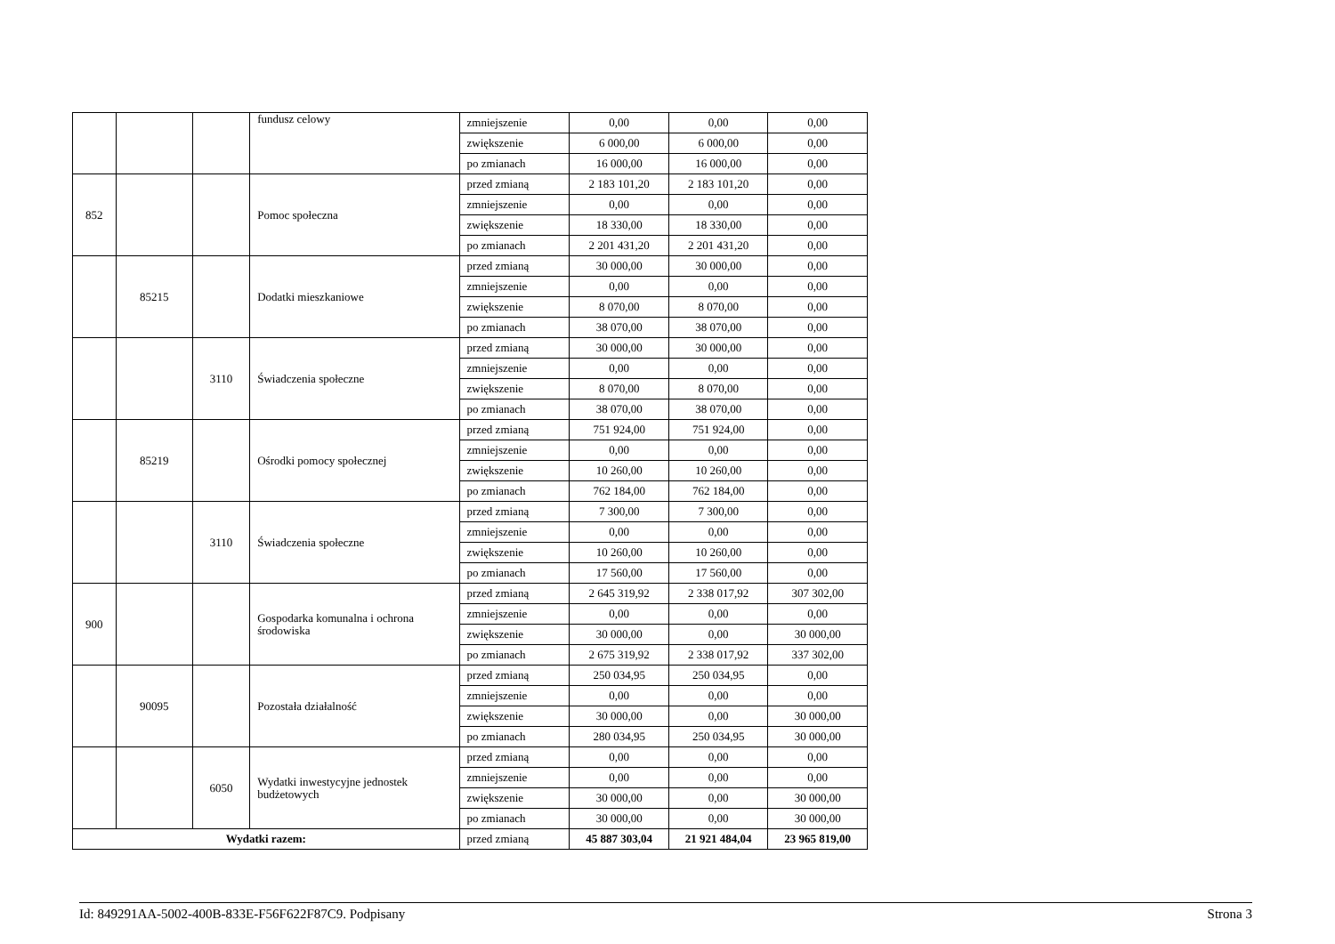| | | | fundusz celowy | zmniejszenie | 0,00 | 0,00 | 0,00 |
| | | | | zwiększenie | 6 000,00 | 6 000,00 | 0,00 |
| | | | | po zmianach | 16 000,00 | 16 000,00 | 0,00 |
| 852 | | | Pomoc społeczna | przed zmianą | 2 183 101,20 | 2 183 101,20 | 0,00 |
| | | | | zmniejszenie | 0,00 | 0,00 | 0,00 |
| | | | | zwiększenie | 18 330,00 | 18 330,00 | 0,00 |
| | | | | po zmianach | 2 201 431,20 | 2 201 431,20 | 0,00 |
| | 85215 | | Dodatki mieszkaniowe | przed zmianą | 30 000,00 | 30 000,00 | 0,00 |
| | | | | zmniejszenie | 0,00 | 0,00 | 0,00 |
| | | | | zwiększenie | 8 070,00 | 8 070,00 | 0,00 |
| | | | | po zmianach | 38 070,00 | 38 070,00 | 0,00 |
| | | 3110 | Świadczenia społeczne | przed zmianą | 30 000,00 | 30 000,00 | 0,00 |
| | | | | zmniejszenie | 0,00 | 0,00 | 0,00 |
| | | | | zwiększenie | 8 070,00 | 8 070,00 | 0,00 |
| | | | | po zmianach | 38 070,00 | 38 070,00 | 0,00 |
| | 85219 | | Ośrodki pomocy społecznej | przed zmianą | 751 924,00 | 751 924,00 | 0,00 |
| | | | | zmniejszenie | 0,00 | 0,00 | 0,00 |
| | | | | zwiększenie | 10 260,00 | 10 260,00 | 0,00 |
| | | | | po zmianach | 762 184,00 | 762 184,00 | 0,00 |
| | | 3110 | Świadczenia społeczne | przed zmianą | 7 300,00 | 7 300,00 | 0,00 |
| | | | | zmniejszenie | 0,00 | 0,00 | 0,00 |
| | | | | zwiększenie | 10 260,00 | 10 260,00 | 0,00 |
| | | | | po zmianach | 17 560,00 | 17 560,00 | 0,00 |
| 900 | | | Gospodarka komunalna i ochrona środowiska | przed zmianą | 2 645 319,92 | 2 338 017,92 | 307 302,00 |
| | | | | zmniejszenie | 0,00 | 0,00 | 0,00 |
| | | | | zwiększenie | 30 000,00 | 0,00 | 30 000,00 |
| | | | | po zmianach | 2 675 319,92 | 2 338 017,92 | 337 302,00 |
| | 90095 | | Pozostała działalność | przed zmianą | 250 034,95 | 250 034,95 | 0,00 |
| | | | | zmniejszenie | 0,00 | 0,00 | 0,00 |
| | | | | zwiększenie | 30 000,00 | 0,00 | 30 000,00 |
| | | | | po zmianach | 280 034,95 | 250 034,95 | 30 000,00 |
| | | 6050 | Wydatki inwestycyjne jednostek budżetowych | przed zmianą | 0,00 | 0,00 | 0,00 |
| | | | | zmniejszenie | 0,00 | 0,00 | 0,00 |
| | | | | zwiększenie | 30 000,00 | 0,00 | 30 000,00 |
| | | | | po zmianach | 30 000,00 | 0,00 | 30 000,00 |
| Wydatki razem: | | | | przed zmianą | 45 887 303,04 | 21 921 484,04 | 23 965 819,00 |
Id: 849291AA-5002-400B-833E-F56F622F87C9. Podpisany Strona 3